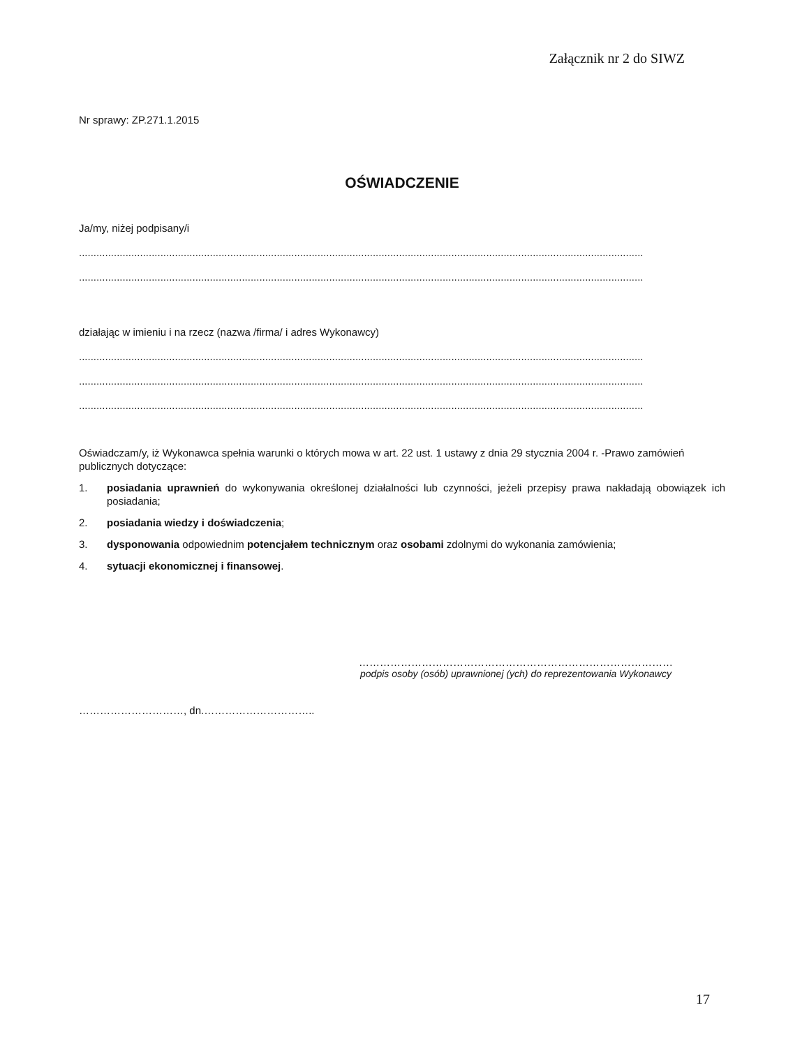Załącznik nr 2 do SIWZ
Nr sprawy: ZP.271.1.2015
OŚWIADCZENIE
Ja/my, niżej podpisany/i
..................................................................................................................................................................................................
..................................................................................................................................................................................................
działając w imieniu i na rzecz (nazwa /firma/ i adres Wykonawcy)
..................................................................................................................................................................................................
..................................................................................................................................................................................................
..................................................................................................................................................................................................
Oświadczam/y, iż Wykonawca spełnia warunki o których mowa w art. 22 ust. 1 ustawy z dnia 29 stycznia 2004 r. -Prawo zamówień publicznych dotyczące:
1. posiadania uprawnień do wykonywania określonej działalności lub czynności, jeżeli przepisy prawa nakładają obowiązek ich posiadania;
2. posiadania wiedzy i doświadczenia;
3. dysponowania odpowiednim potencjałem technicznym oraz osobami zdolnymi do wykonania zamówienia;
4. sytuacji ekonomicznej i finansowej.
………………………………………………………………………………
podpis osoby (osób) uprawnionej (ych) do reprezentowania Wykonawcy
…………………………, dn.…………………………..
17